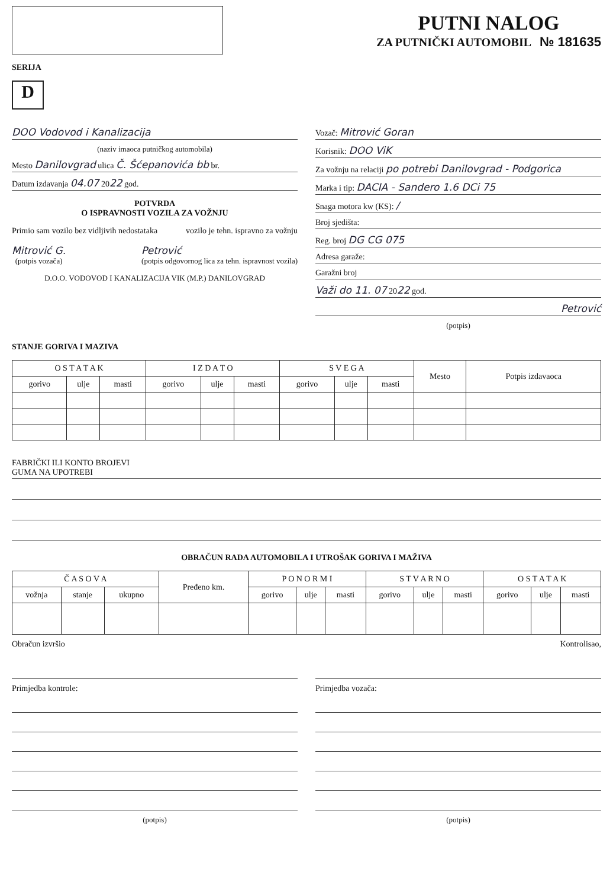SERIJA
D
PUTNI NALOG
ZA PUTNIČKI AUTOMOBIL № 181635
DOO Vodovod i Kanalizacija
(naziv imaoca putničkog automobila)
Mesto Danilovgrad ulica Č. Šćepanovića bb br.
Datum izdavanja 04.07 2022 god.
POTVRDA
O ISPRAVNOSTI VOZILA ZA VOŽNJU
Primio sam vozilo bez vidljivih nedostataka
vozilo je tehn. ispravno za vožnju
Mitrović G.
(potpis vozača)
Petrović
(potpis odgovornog lica za tehn. ispravnost vozila)
D.O.O. VODOVOD I KANALIZACIJA VIK (M.P.) DANILOVGRAD
Vozač: Mitrović Goran
Korisnik: DOO ViK
Za vožnju na relaciji po potrebi Danilovgrad - Podgorica
Marka i tip: DACIA - Sandero 1.6 DCi 75
Snaga motora kw (KS): /
Broj sjedišta:
Reg. broj DG CG 075
Adresa garaže:
Garažni broj
Važi do 11. 07 2022 god.
Petrović
(potpis)
STANJE GORIVA I MAZIVA
| O S T A T A K | | | I Z D A T O | | | S V E G A | | | Mesto | Potpis izdavaoca |
| --- | --- | --- | --- | --- | --- | --- | --- | --- | --- | --- |
| gorivo | ulje | masti | gorivo | ulje | masti | gorivo | ulje | masti | | |
FABRIČKI ILI KONTO BROJEVI
GUMA NA UPOTREBI
OBRAČUN RADA AUTOMOBILA I UTROŠAK GORIVA I MAŽIVA
| Č A S O V A | | | Pređeno km. | P O N O R M I | | | S T V A R N O | | | O S T A T A K | | |
| --- | --- | --- | --- | --- | --- | --- | --- | --- | --- | --- | --- | --- |
| vožnja | stanje | ukupno | | gorivo | ulje | masti | gorivo | ulje | masti | gorivo | ulje | masti |
Obračun izvršio Kontrolisao,
Primjedba kontrole:
(potpis)
Primjedba vozača:
(potpis)